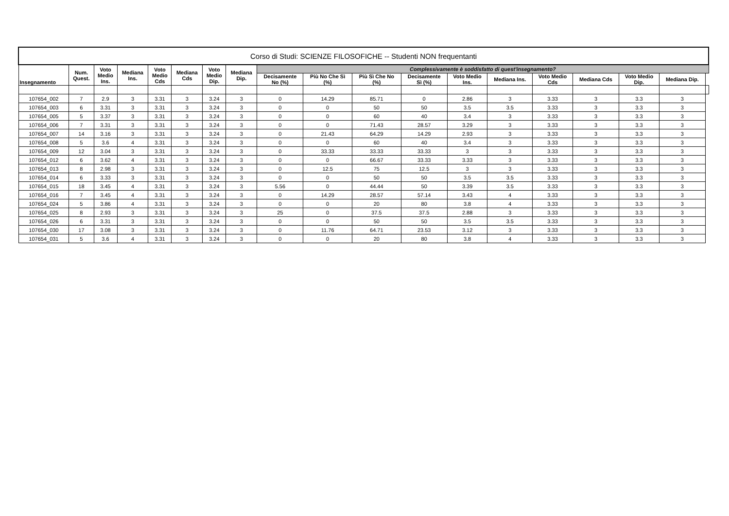| Corso di Studi: SCIENZE FILOSOFICHE -- Studenti NON frequentanti | | | | | | | | | | | | | | | | | | |
| --- | --- | --- | --- | --- | --- | --- | --- | --- | --- | --- | --- | --- | --- | --- | --- | --- | --- | --- |
| Insegnamento | Num. Quest. | Voto Medio Ins. | Mediana Ins. | Voto Medio Cds | Mediana Cds | Voto Medio Dip. | Mediana Dip. | Complessivamente è soddisfatto di quest'insegnamento? | | | | | | | | | | |
| | | | | | | | | Decisamente No (%) | Più No Che Sì (%) | Più Sì Che No (%) | Decisamente Sì (%) | Voto Medio Ins. | Mediana Ins. | Voto Medio Cds | Mediana Cds | Voto Medio Dip. | Mediana Dip. | |
| 107654_002 | 7 | 2.9 | 3 | 3.31 | 3 | 3.24 | 3 | 0 | 14.29 | 85.71 | 0 | 2.86 | 3 | 3.33 | 3 | 3.3 | 3 | |
| 107654_003 | 6 | 3.31 | 3 | 3.31 | 3 | 3.24 | 3 | 0 | 0 | 50 | 50 | 3.5 | 3.5 | 3.33 | 3 | 3.3 | 3 | |
| 107654_005 | 5 | 3.37 | 3 | 3.31 | 3 | 3.24 | 3 | 0 | 0 | 60 | 40 | 3.4 | 3 | 3.33 | 3 | 3.3 | 3 | |
| 107654_006 | 7 | 3.31 | 3 | 3.31 | 3 | 3.24 | 3 | 0 | 0 | 71.43 | 28.57 | 3.29 | 3 | 3.33 | 3 | 3.3 | 3 | |
| 107654_007 | 14 | 3.16 | 3 | 3.31 | 3 | 3.24 | 3 | 0 | 21.43 | 64.29 | 14.29 | 2.93 | 3 | 3.33 | 3 | 3.3 | 3 | |
| 107654_008 | 5 | 3.6 | 4 | 3.31 | 3 | 3.24 | 3 | 0 | 0 | 60 | 40 | 3.4 | 3 | 3.33 | 3 | 3.3 | 3 | |
| 107654_009 | 12 | 3.04 | 3 | 3.31 | 3 | 3.24 | 3 | 0 | 33.33 | 33.33 | 33.33 | 3 | 3 | 3.33 | 3 | 3.3 | 3 | |
| 107654_012 | 6 | 3.62 | 4 | 3.31 | 3 | 3.24 | 3 | 0 | 0 | 66.67 | 33.33 | 3.33 | 3 | 3.33 | 3 | 3.3 | 3 | |
| 107654_013 | 8 | 2.98 | 3 | 3.31 | 3 | 3.24 | 3 | 0 | 12.5 | 75 | 12.5 | 3 | 3 | 3.33 | 3 | 3.3 | 3 | |
| 107654_014 | 6 | 3.33 | 3 | 3.31 | 3 | 3.24 | 3 | 0 | 0 | 50 | 50 | 3.5 | 3.5 | 3.33 | 3 | 3.3 | 3 | |
| 107654_015 | 18 | 3.45 | 4 | 3.31 | 3 | 3.24 | 3 | 5.56 | 0 | 44.44 | 50 | 3.39 | 3.5 | 3.33 | 3 | 3.3 | 3 | |
| 107654_016 | 7 | 3.45 | 4 | 3.31 | 3 | 3.24 | 3 | 0 | 14.29 | 28.57 | 57.14 | 3.43 | 4 | 3.33 | 3 | 3.3 | 3 | |
| 107654_024 | 5 | 3.86 | 4 | 3.31 | 3 | 3.24 | 3 | 0 | 0 | 20 | 80 | 3.8 | 4 | 3.33 | 3 | 3.3 | 3 | |
| 107654_025 | 8 | 2.93 | 3 | 3.31 | 3 | 3.24 | 3 | 25 | 0 | 37.5 | 37.5 | 2.88 | 3 | 3.33 | 3 | 3.3 | 3 | |
| 107654_026 | 6 | 3.31 | 3 | 3.31 | 3 | 3.24 | 3 | 0 | 0 | 50 | 50 | 3.5 | 3.5 | 3.33 | 3 | 3.3 | 3 | |
| 107654_030 | 17 | 3.08 | 3 | 3.31 | 3 | 3.24 | 3 | 0 | 11.76 | 64.71 | 23.53 | 3.12 | 3 | 3.33 | 3 | 3.3 | 3 | |
| 107654_031 | 5 | 3.6 | 4 | 3.31 | 3 | 3.24 | 3 | 0 | 0 | 20 | 80 | 3.8 | 4 | 3.33 | 3 | 3.3 | 3 | |